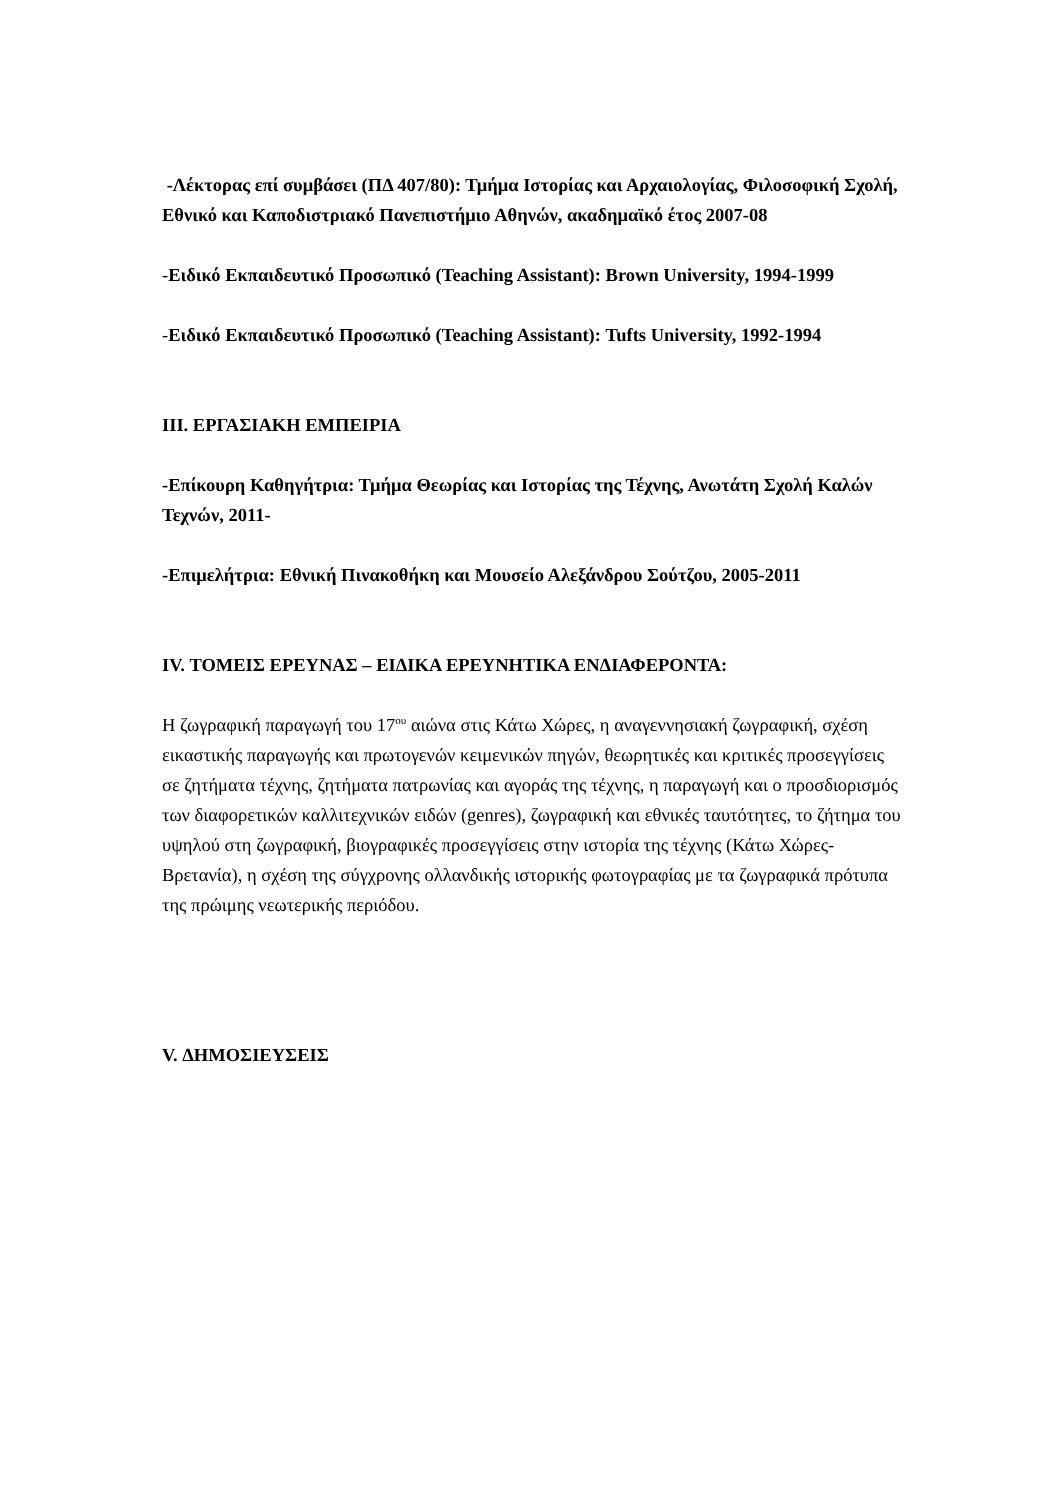-Λέκτορας επί συμβάσει (ΠΔ 407/80): Τμήμα Ιστορίας και Αρχαιολογίας, Φιλοσοφική Σχολή, Εθνικό και Καποδιστριακό Πανεπιστήμιο Αθηνών, ακαδημαϊκό έτος 2007-08
-Ειδικό Εκπαιδευτικό Προσωπικό (Teaching Assistant): Brown University, 1994-1999
-Ειδικό Εκπαιδευτικό Προσωπικό (Teaching Assistant): Tufts University, 1992-1994
III. ΕΡΓΑΣΙΑΚΗ ΕΜΠΕΙΡΙΑ
-Επίκουρη Καθηγήτρια: Τμήμα Θεωρίας και Ιστορίας της Τέχνης, Ανωτάτη Σχολή Καλών Τεχνών, 2011-
-Επιμελήτρια: Εθνική Πινακοθήκη και Μουσείο Αλεξάνδρου Σούτζου, 2005-2011
IV. ΤΟΜΕΙΣ ΕΡΕΥΝΑΣ – ΕΙΔΙΚΑ ΕΡΕΥΝΗΤΙΚΑ ΕΝΔΙΑΦΕΡΟΝΤΑ:
Η ζωγραφική παραγωγή του 17<sup>ου</sup> αιώνα στις Κάτω Χώρες, η αναγεννησιακή ζωγραφική, σχέση εικαστικής παραγωγής και πρωτογενών κειμενικών πηγών, θεωρητικές και κριτικές προσεγγίσεις σε ζητήματα τέχνης, ζητήματα πατρωνίας και αγοράς της τέχνης, η παραγωγή και ο προσδιορισμός των διαφορετικών καλλιτεχνικών ειδών (genres), ζωγραφική και εθνικές ταυτότητες, το ζήτημα του υψηλού στη ζωγραφική, βιογραφικές προσεγγίσεις στην ιστορία της τέχνης (Κάτω Χώρες-Βρετανία), η σχέση της σύγχρονης ολλανδικής ιστορικής φωτογραφίας με τα ζωγραφικά πρότυπα της πρώιμης νεωτερικής περιόδου.
V. ΔΗΜΟΣΙΕΥΣΕΙΣ